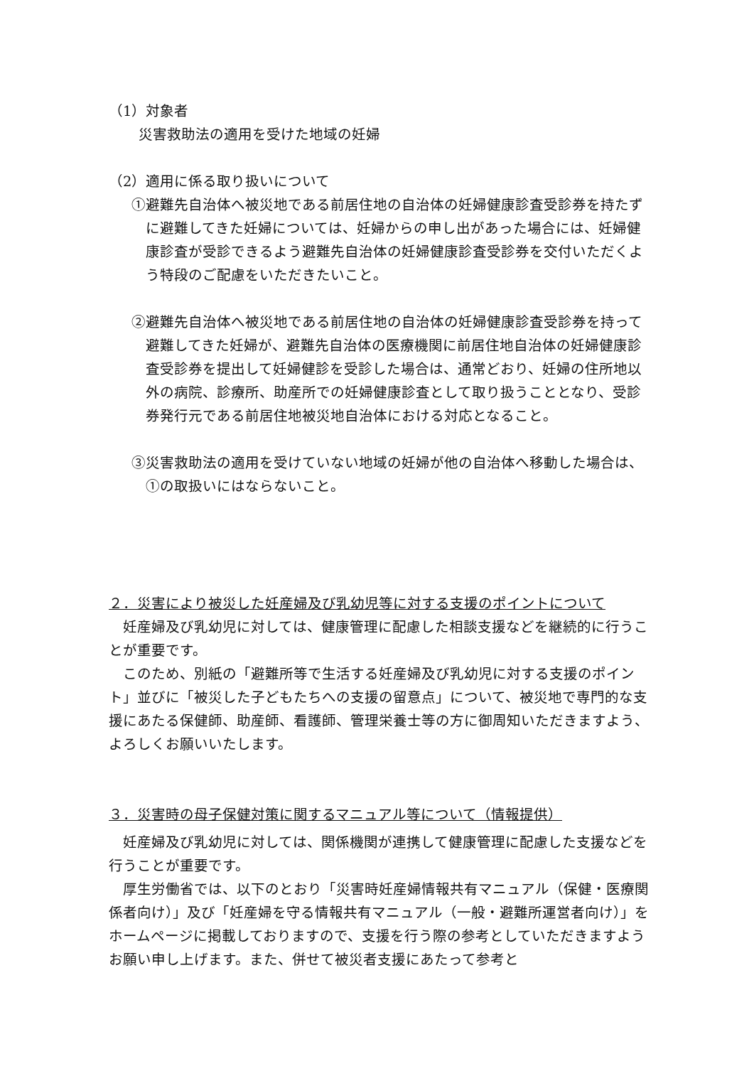（1）対象者
災害救助法の適用を受けた地域の妊婦
（2）適用に係る取り扱いについて
①避難先自治体へ被災地である前居住地の自治体の妊婦健康診査受診券を持たずに避難してきた妊婦については、妊婦からの申し出があった場合には、妊婦健康診査が受診できるよう避難先自治体の妊婦健康診査受診券を交付いただくよう特段のご配慮をいただきたいこと。
②避難先自治体へ被災地である前居住地の自治体の妊婦健康診査受診券を持って避難してきた妊婦が、避難先自治体の医療機関に前居住地自治体の妊婦健康診査受診券を提出して妊婦健診を受診した場合は、通常どおり、妊婦の住所地以外の病院、診療所、助産所での妊婦健康診査として取り扱うこととなり、受診券発行元である前居住地被災地自治体における対応となること。
③災害救助法の適用を受けていない地域の妊婦が他の自治体へ移動した場合は、①の取扱いにはならないこと。
２．災害により被災した妊産婦及び乳幼児等に対する支援のポイントについて
　妊産婦及び乳幼児に対しては、健康管理に配慮した相談支援などを継続的に行うことが重要です。
　このため、別紙の「避難所等で生活する妊産婦及び乳幼児に対する支援のポイント」並びに「被災した子どもたちへの支援の留意点」について、被災地で専門的な支援にあたる保健師、助産師、看護師、管理栄養士等の方に御周知いただきますよう、よろしくお願いいたします。
３．災害時の母子保健対策に関するマニュアル等について（情報提供）
　妊産婦及び乳幼児に対しては、関係機関が連携して健康管理に配慮した支援などを行うことが重要です。
　厚生労働省では、以下のとおり「災害時妊産婦情報共有マニュアル（保健・医療関係者向け）」及び「妊産婦を守る情報共有マニュアル（一般・避難所運営者向け）」をホームページに掲載しておりますので、支援を行う際の参考としていただきますようお願い申し上げます。また、併せて被災者支援にあたって参考と